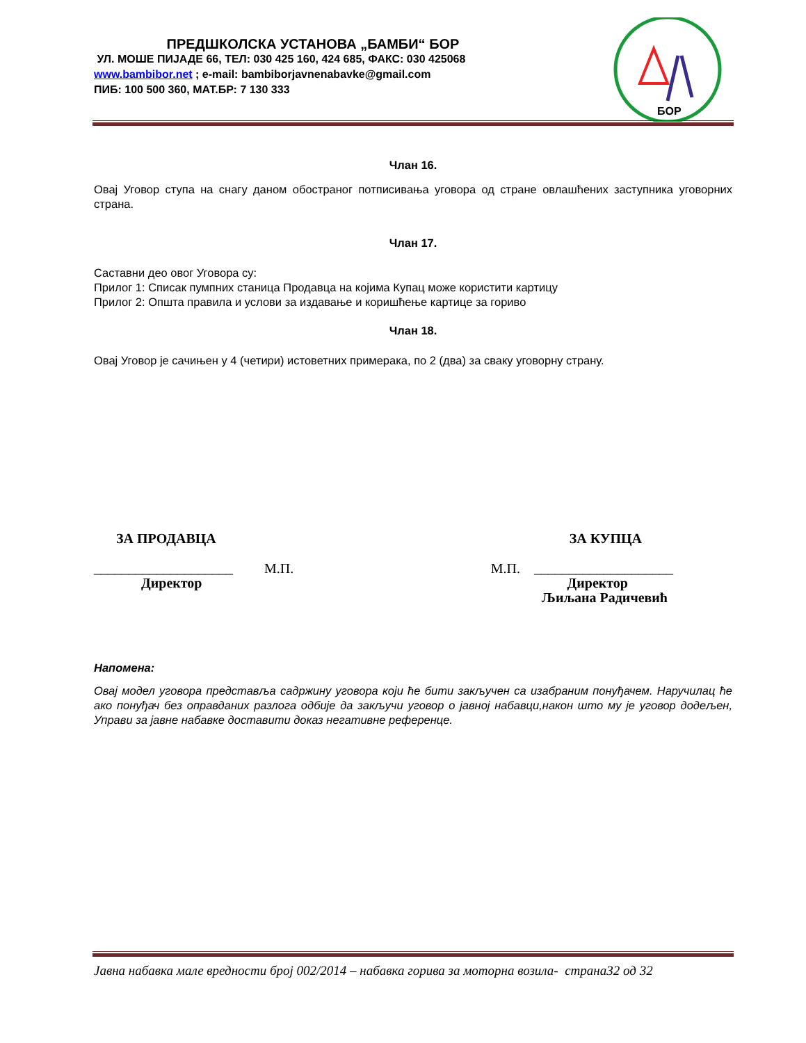ПРЕДШКОЛСКА УСТАНОВА „БАМБИ“ БОР
УЛ. МОШЕ ПИЈАДЕ 66, ТЕЛ: 030 425 160, 424 685, ФАКС: 030 425068
www.bambibor.net ; e-mail: bambiborjavnenabavke@gmail.com
ПИБ: 100 500 360, МАТ.БР: 7 130 333
БОР
Члан 16.
Овај Уговор ступа на снагу даном обостраног потписивања уговора од стране овлашћених заступника уговорних страна.
Члан 17.
Саставни део овог Уговора су:
Прилог 1: Списак пумпних станица Продавца на којима Купац може користити картицу
Прилог 2: Општа правила и услови за издавање и коришћење картице за гориво
Члан 18.
Овај Уговор је сачињен у 4 (четири) истоветних примерака, по 2 (два) за сваку уговорну страну.
ЗА ПРОДАВЦА ЗА КУПЦА
____________________ М.П. М.П. ____________________
Директор Директор
Љиљана Радичевић
Напомена:
Овај модел уговора представља садржину уговора који ће бити закључен са изабраним понуђачем. Наручилац ће ако понуђач без оправданих разлога одбије да закључи уговор о јавној набавци,након што му је уговор додељен, Управи за јавне набавке доставити доказ негативне референце.
Јавна набавка мале вредности број 002/2014 – набавка горива за моторна возила- страна32 од 32